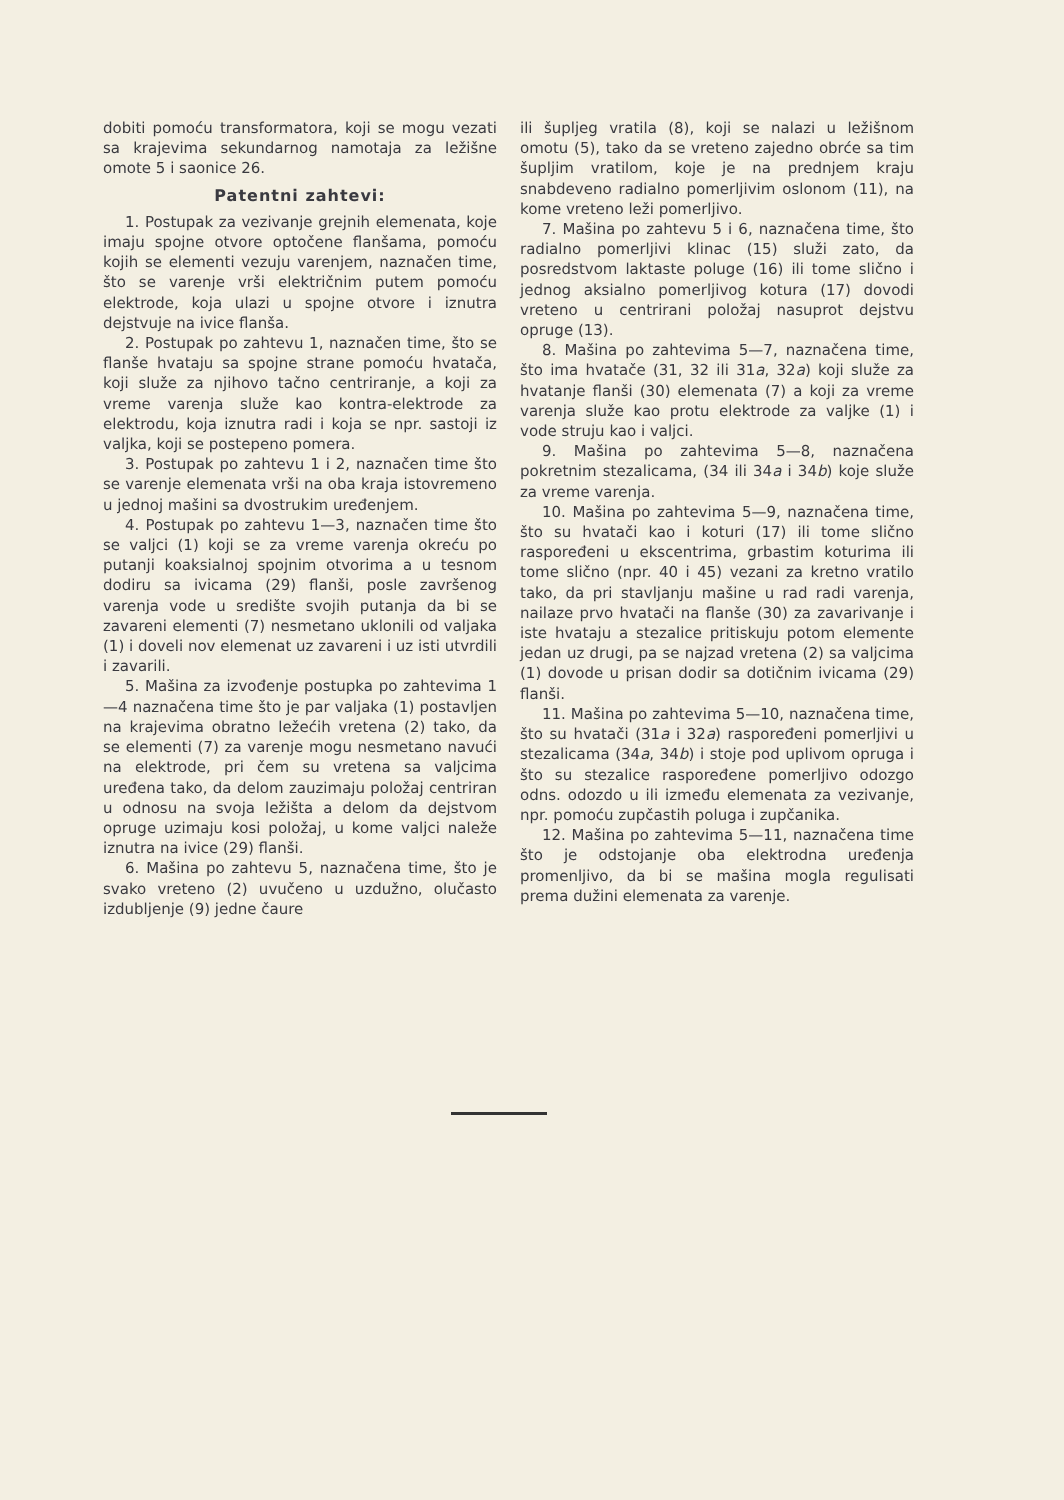dobiti pomoću transformatora, koji se mogu vezati sa krajevima sekundarnog namotaja za ležišne omote 5 i saonice 26.
Patentni zahtevi:
1. Postupak za vezivanje grejnih elemenata, koje imaju spojne otvore optočene flanšama, pomoću kojih se elementi vezuju varenjem, naznačen time, što se varenje vrši električnim putem pomoću elektrode, koja ulazi u spojne otvore i iznutra dejstvuje na ivice flanša.
2. Postupak po zahtevu 1, naznačen time, što se flanše hvataju sa spojne strane pomoću hvatača, koji služe za njihovo tačno centriranje, a koji za vreme varenja služe kao kontra-elektrode za elektrodu, koja iznutra radi i koja se npr. sastoji iz valjka, koji se postepeno pomera.
3. Postupak po zahtevu 1 i 2, naznačen time što se varenje elemenata vrši na oba kraja istovremeno u jednoj mašini sa dvostrukim uređenjem.
4. Postupak po zahtevu 1—3, naznačen time što se valjci (1) koji se za vreme varenja okreću po putanji koaksialnoj spojnim otvorima a u tesnom dodiru sa ivicama (29) flanši, posle završenog varenja vode u središte svojih putanja da bi se zavareni elementi (7) nesmetano uklonili od valjaka (1) i doveli nov elemenat uz zavareni i uz isti utvrdili i zavarili.
5. Mašina za izvođenje postupka po zahtevima 1—4 naznačena time što je par valjaka (1) postavljen na krajevima obratno ležećih vretena (2) tako, da se elementi (7) za varenje mogu nesmetano navući na elektrode, pri čem su vretena sa valjcima uređena tako, da delom zauzimaju položaj centriran u odnosu na svoja ležišta a delom da dejstvom opruge uzimaju kosi položaj, u kome valjci naleže iznutra na ivice (29) flanši.
6. Mašina po zahtevu 5, naznačena time, što je svako vreteno (2) uvučeno u uzdužno, olučasto izdubljenje (9) jedne čaure
ili šupljeg vratila (8), koji se nalazi u ležišnom omotu (5), tako da se vreteno zajedno obrće sa tim šupljim vratilom, koje je na prednjem kraju snabdeveno radialno pomerljivim oslonom (11), na kome vreteno leži pomerljivo.
7. Mašina po zahtevu 5 i 6, naznačena time, što radialno pomerljivi klinac (15) služi zato, da posredstvom laktaste poluge (16) ili tome slično i jednog aksialno pomerljivog kotura (17) dovodi vreteno u centrirani položaj nasuprot dejstvu opruge (13).
8. Mašina po zahtevima 5—7, naznačena time, što ima hvatače (31, 32 ili 31a, 32a) koji služe za hvatanje flanši (30) elemenata (7) a koji za vreme varenja služe kao protu elektrode za valjke (1) i vode struju kao i valjci.
9. Mašina po zahtevima 5—8, naznačena pokretnim stezalicama, (34 ili 34a i 34b) koje služe za vreme varenja.
10. Mašina po zahtevima 5—9, naznačena time, što su hvatači kao i koturi (17) ili tome slično raspoređeni u ekscentrima, grbastim koturima ili tome slično (npr. 40 i 45) vezani za kretno vratilo tako, da pri stavljanju mašine u rad radi varenja, nailaze prvo hvatači na flanše (30) za zavarivanje i iste hvataju a stezalice pritiskuju potom elemente jedan uz drugi, pa se najzad vretena (2) sa valjcima (1) dovode u prisan dodir sa dotičnim ivicama (29) flanši.
11. Mašina po zahtevima 5—10, naznačena time, što su hvatači (31a i 32a) raspoređeni pomerljivi u stezalicama (34a, 34b) i stoje pod uplivom opruga i što su stezalice raspoređene pomerljivo odozgo odns. odozdo u ili između elemenata za vezivanje, npr. pomoću zupčastih poluga i zupčanika.
12. Mašina po zahtevima 5—11, naznačena time što je odstojanje oba elektrodna uređenja promenljivo, da bi se mašina mogla regulisati prema dužini elemenata za varenje.